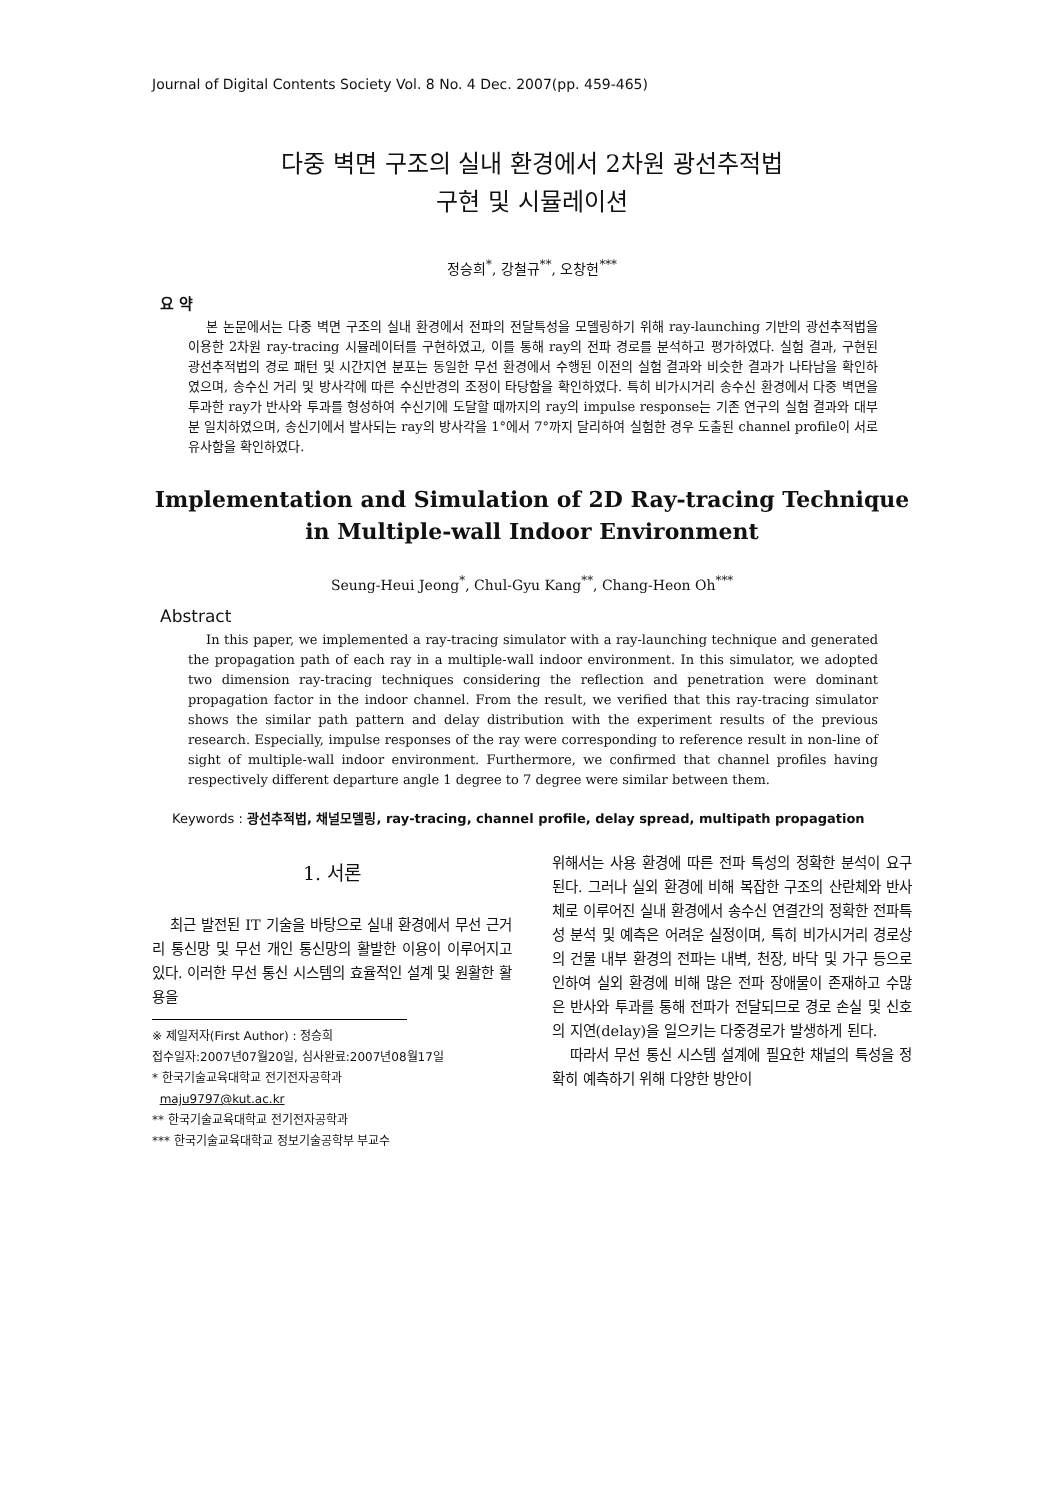Journal of Digital Contents Society Vol. 8 No. 4 Dec. 2007(pp. 459-465)
다중 벽면 구조의 실내 환경에서 2차원 광선추적법
구현 및 시뮬레이션
정승희<sup>*</sup>, 강철규<sup>**</sup>, 오창헌<sup>***</sup>
요 약
본 논문에서는 다중 벽면 구조의 실내 환경에서 전파의 전달특성을 모델링하기 위해 ray-launching 기반의 광선추적법을 이용한 2차원 ray-tracing 시뮬레이터를 구현하였고, 이를 통해 ray의 전파 경로를 분석하고 평가하였다. 실험 결과, 구현된 광선추적법의 경로 패턴 및 시간지연 분포는 동일한 무선 환경에서 수행된 이전의 실험 결과와 비슷한 결과가 나타남을 확인하였으며, 송수신 거리 및 방사각에 따른 수신반경의 조정이 타당함을 확인하였다. 특히 비가시거리 송수신 환경에서 다중 벽면을 투과한 ray가 반사와 투과를 형성하여 수신기에 도달할 때까지의 ray의 impulse response는 기존 연구의 실험 결과와 대부분 일치하였으며, 송신기에서 발사되는 ray의 방사각을 1°에서 7°까지 달리하여 실험한 경우 도출된 channel profile이 서로 유사함을 확인하였다.
Implementation and Simulation of 2D Ray-tracing Technique in Multiple-wall Indoor Environment
Seung-Heui Jeong<sup>*</sup>, Chul-Gyu Kang<sup>**</sup>, Chang-Heon Oh<sup>***</sup>
Abstract
In this paper, we implemented a ray-tracing simulator with a ray-launching technique and generated the propagation path of each ray in a multiple-wall indoor environment. In this simulator, we adopted two dimension ray-tracing techniques considering the reflection and penetration were dominant propagation factor in the indoor channel. From the result, we verified that this ray-tracing simulator shows the similar path pattern and delay distribution with the experiment results of the previous research. Especially, impulse responses of the ray were corresponding to reference result in non-line of sight of multiple-wall indoor environment. Furthermore, we confirmed that channel profiles having respectively different departure angle 1 degree to 7 degree were similar between them.
Keywords : 광선추적법, 채널모델링, ray-tracing, channel profile, delay spread, multipath propagation
1. 서론
최근 발전된 IT 기술을 바탕으로 실내 환경에서 무선 근거리 통신망 및 무선 개인 통신망의 활발한 이용이 이루어지고 있다. 이러한 무선 통신 시스템의 효율적인 설계 및 원활한 활용을
※ 제일저자(First Author) : 정승희
접수일자:2007년07월20일, 심사완료:2007년08월17일
* 한국기술교육대학교 전기전자공학과
maju9797@kut.ac.kr
** 한국기술교육대학교 전기전자공학과
*** 한국기술교육대학교 정보기술공학부 부교수
위해서는 사용 환경에 따른 전파 특성의 정확한 분석이 요구된다. 그러나 실외 환경에 비해 복잡한 구조의 산란체와 반사체로 이루어진 실내 환경에서 송수신 연결간의 정확한 전파특성 분석 및 예측은 어려운 실정이며, 특히 비가시거리 경로상의 건물 내부 환경의 전파는 내벽, 천장, 바닥 및 가구 등으로 인하여 실외 환경에 비해 많은 전파 장애물이 존재하고 수많은 반사와 투과를 통해 전파가 전달되므로 경로 손실 및 신호의 지연(delay)을 일으키는 다중경로가 발생하게 된다.
따라서 무선 통신 시스템 설계에 필요한 채널의 특성을 정확히 예측하기 위해 다양한 방안이